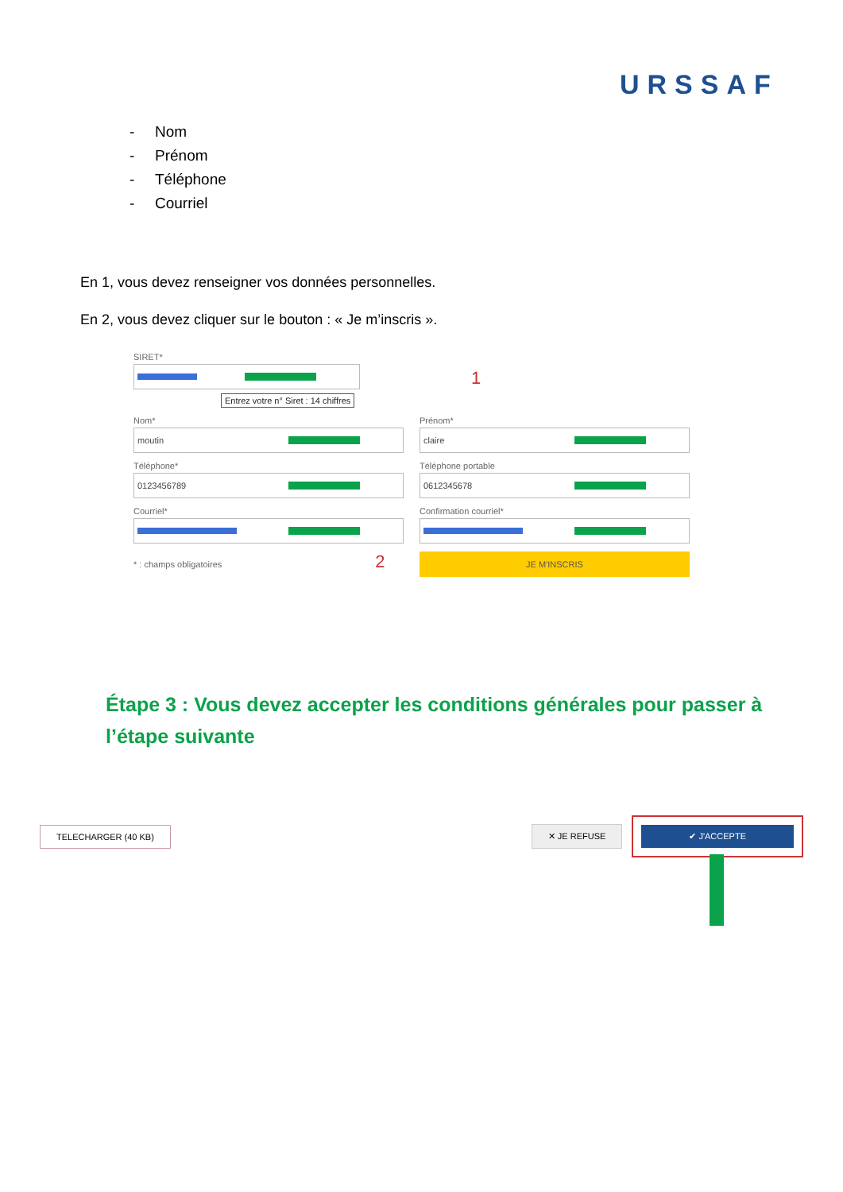URSSAF
- Nom
- Prénom
- Téléphone
- Courriel
En 1, vous devez renseigner vos données personnelles.
En 2, vous devez cliquer sur le bouton : « Je m’inscris ».
SIRET*
Entrez votre n° Siret : 14 chiffres
1
Nom*
moutin
Prénom*
claire
Téléphone*
0123456789
Téléphone portable
0612345678
Courriel* Confirmation courriel*
* : champs obligatoires 2
JE M'INSCRIS
Étape 3 : Vous devez accepter les conditions générales pour passer à l’étape suivante
TELECHARGER (40 KB) ✕ JE REFUSE
✔ J'ACCEPTE